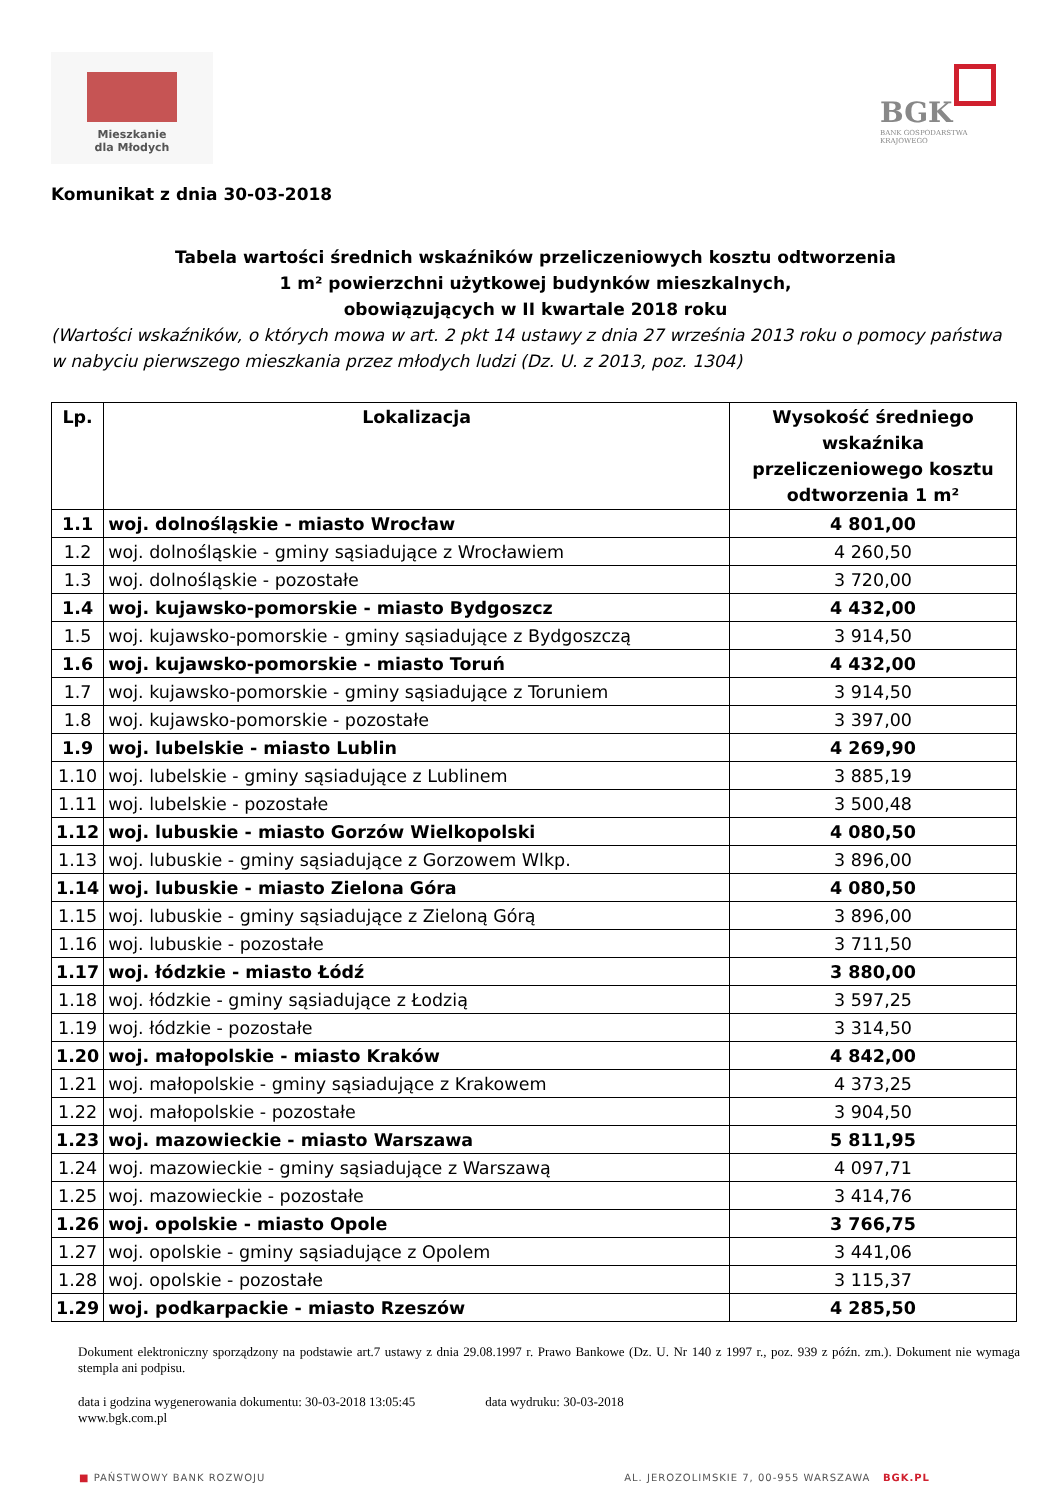Mieszkanie
dla Młodych
BGK
BANK GOSPODARSTWA KRAJOWEGO
Komunikat z dnia 30-03-2018
Tabela wartości średnich wskaźników przeliczeniowych kosztu odtworzenia
1 m² powierzchni użytkowej budynków mieszkalnych,
obowiązujących w II kwartale 2018 roku
(Wartości wskaźników, o których mowa w art. 2 pkt 14 ustawy z dnia 27 września 2013 roku o pomocy państwa w nabyciu pierwszego mieszkania przez młodych ludzi (Dz. U. z 2013, poz. 1304)
| Lp. | Lokalizacja | Wysokość średniego wskaźnika przeliczeniowego kosztu odtworzenia 1 m² |
| --- | --- | --- |
| 1.1 | woj. dolnośląskie - miasto Wrocław | 4 801,00 |
| 1.2 | woj. dolnośląskie - gminy sąsiadujące z Wrocławiem | 4 260,50 |
| 1.3 | woj. dolnośląskie - pozostałe | 3 720,00 |
| 1.4 | woj. kujawsko-pomorskie - miasto Bydgoszcz | 4 432,00 |
| 1.5 | woj. kujawsko-pomorskie - gminy sąsiadujące z Bydgoszczą | 3 914,50 |
| 1.6 | woj. kujawsko-pomorskie - miasto Toruń | 4 432,00 |
| 1.7 | woj. kujawsko-pomorskie - gminy sąsiadujące z Toruniem | 3 914,50 |
| 1.8 | woj. kujawsko-pomorskie - pozostałe | 3 397,00 |
| 1.9 | woj. lubelskie - miasto Lublin | 4 269,90 |
| 1.10 | woj. lubelskie - gminy sąsiadujące z Lublinem | 3 885,19 |
| 1.11 | woj. lubelskie - pozostałe | 3 500,48 |
| 1.12 | woj. lubuskie - miasto Gorzów Wielkopolski | 4 080,50 |
| 1.13 | woj. lubuskie - gminy sąsiadujące z Gorzowem Wlkp. | 3 896,00 |
| 1.14 | woj. lubuskie - miasto Zielona Góra | 4 080,50 |
| 1.15 | woj. lubuskie - gminy sąsiadujące z Zieloną Górą | 3 896,00 |
| 1.16 | woj. lubuskie - pozostałe | 3 711,50 |
| 1.17 | woj. łódzkie - miasto Łódź | 3 880,00 |
| 1.18 | woj. łódzkie - gminy sąsiadujące z Łodzią | 3 597,25 |
| 1.19 | woj. łódzkie - pozostałe | 3 314,50 |
| 1.20 | woj. małopolskie - miasto Kraków | 4 842,00 |
| 1.21 | woj. małopolskie - gminy sąsiadujące z Krakowem | 4 373,25 |
| 1.22 | woj. małopolskie - pozostałe | 3 904,50 |
| 1.23 | woj. mazowieckie - miasto Warszawa | 5 811,95 |
| 1.24 | woj. mazowieckie - gminy sąsiadujące z Warszawą | 4 097,71 |
| 1.25 | woj. mazowieckie - pozostałe | 3 414,76 |
| 1.26 | woj. opolskie - miasto Opole | 3 766,75 |
| 1.27 | woj. opolskie - gminy sąsiadujące z Opolem | 3 441,06 |
| 1.28 | woj. opolskie - pozostałe | 3 115,37 |
| 1.29 | woj. podkarpackie - miasto Rzeszów | 4 285,50 |
Dokument elektroniczny sporządzony na podstawie art.7 ustawy z dnia 29.08.1997 r. Prawo Bankowe (Dz. U. Nr 140 z 1997 r., poz. 939 z późn. zm.). Dokument nie wymaga stempla ani podpisu.
data i godzina wygenerowania dokumentu: 30-03-2018 13:05:45 data wydruku: 30-03-2018
www.bgk.com.pl
■ PAŃSTWOWY BANK ROZWOJU AL. JEROZOLIMSKIE 7, 00-955 WARSZAWA BGK.PL